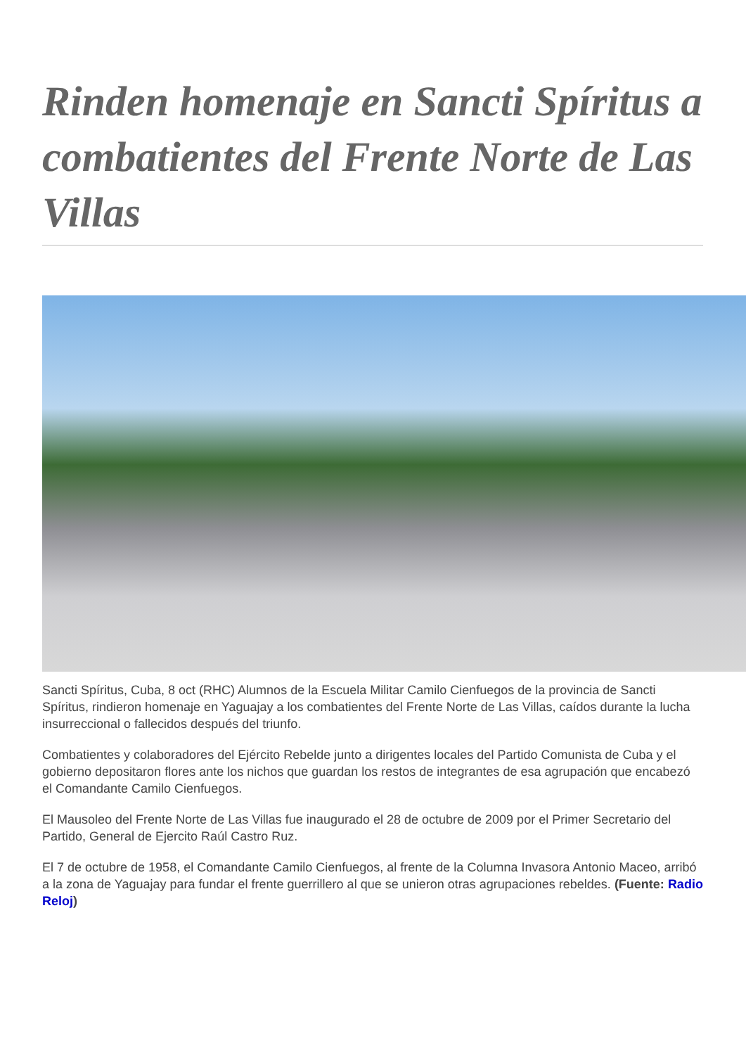Rinden homenaje en Sancti Spíritus a combatientes del Frente Norte de Las Villas
Sancti Spíritus, Cuba, 8 oct (RHC) Alumnos de la Escuela Militar Camilo Cienfuegos de la provincia de Sancti Spíritus, rindieron homenaje en Yaguajay a los combatientes del Frente Norte de Las Villas, caídos durante la lucha insurreccional o fallecidos después del triunfo.
Combatientes y colaboradores del Ejército Rebelde junto a dirigentes locales del Partido Comunista de Cuba y el gobierno depositaron flores ante los nichos que guardan los restos de integrantes de esa agrupación que encabezó el Comandante Camilo Cienfuegos.
El Mausoleo del Frente Norte de Las Villas fue inaugurado el 28 de octubre de 2009 por el Primer Secretario del Partido, General de Ejercito Raúl Castro Ruz.
El 7 de octubre de 1958, el Comandante Camilo Cienfuegos, al frente de la Columna Invasora Antonio Maceo, arribó a la zona de Yaguajay para fundar el frente guerrillero al que se unieron otras agrupaciones rebeldes. (Fuente: Radio Reloj)